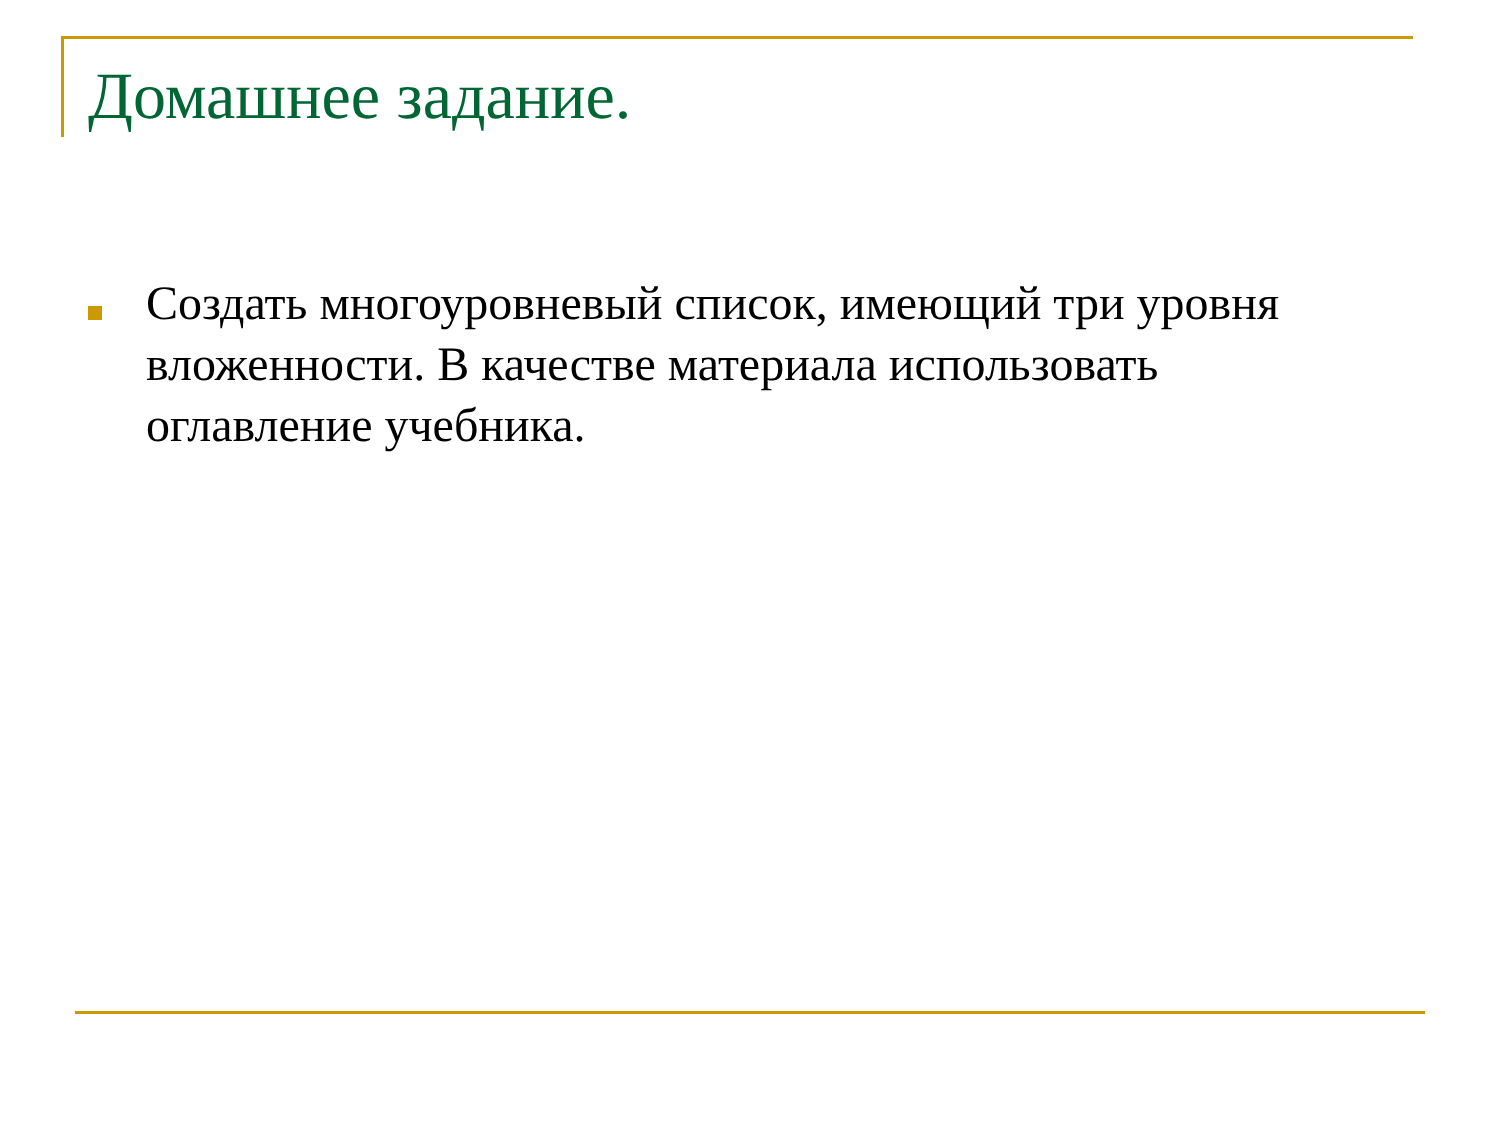Домашнее задание.
Создать многоуровневый список, имеющий три уровня вложенности. В качестве материала использовать оглавление учебника.